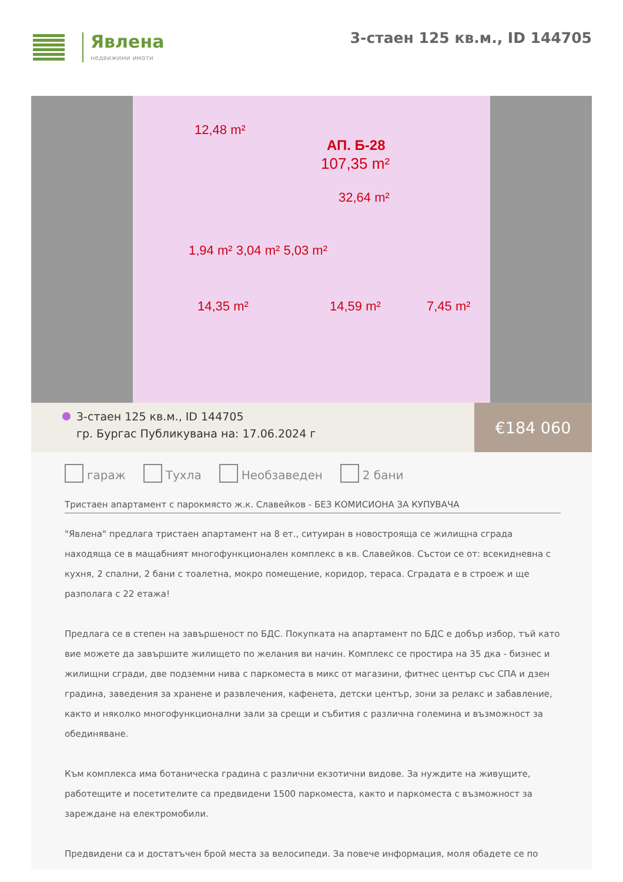Явлена
недвижими имоти
3-стаен 125 кв.м., ID 144705
12,48 m²
АП. Б-28
107,35 m²
32,64 m²
1,94 m² 3,04 m² 5,03 m²
14,35 m² 14,59 m² 7,45 m²
3-стаен 125 кв.м., ID 144705
гр. Бургас Публикувана на: 17.06.2024 г
€184 060
гараж Тухла Необзаведен 2 бани
Тристаен апартамент с парокмясто ж.к. Славейков - БЕЗ КОМИСИОНА ЗА КУПУВАЧА
"Явлена" предлага тристаен апартамент на 8 ет., ситуиран в новостроящa се жилищна сграда находяща се в мащабният многофункционален комплекс в кв. Славейков. Състои се от: всекидневна с кухня, 2 спални, 2 бани с тоалетна, мокро помещение, коридор, тераса. Сградата е в строеж и ще разполага с 22 етажа!
Предлага се в степен на завършеност по БДС. Покупката на апартамент по БДС е добър избор, тъй като вие можете да завършите жилището по желания ви начин. Комплекс се простира на 35 дка - бизнес и жилищни сгради, две подземни нива с паркоместа в микс от магазини, фитнес център със СПА и дзен градина, заведения за хранене и развлечения, кафенета, детски център, зони за релакс и забавление, както и няколко многофункционални зали за срещи и събития с различна големина и възможност за обединяване.
Към комплекса има ботаническа градина с различни екзотични видове. За нуждите на живущите, работещите и посетителите са предвидени 1500 паркоместа, както и паркоместа с възможност за зареждане на електромобили.
Предвидени са и достатъчен брой места за велосипеди. За повече информация, моля обадете се по